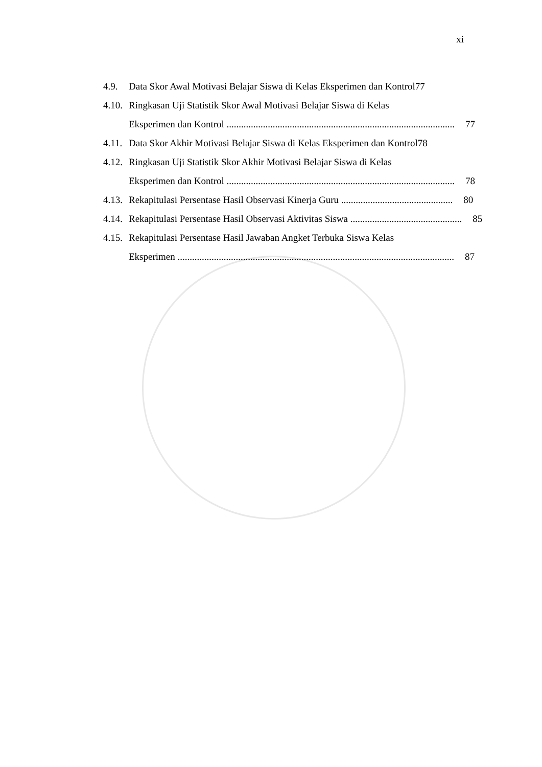xi
4.9. Data Skor Awal Motivasi Belajar Siswa di Kelas Eksperimen dan Kontrol77
4.10. Ringkasan Uji Statistik Skor Awal Motivasi Belajar Siswa di Kelas
Eksperimen dan Kontrol .............................................................................................. 77
4.11. Data Skor Akhir Motivasi Belajar Siswa di Kelas Eksperimen dan Kontrol78
4.12. Ringkasan Uji Statistik Skor Akhir Motivasi Belajar Siswa di Kelas
Eksperimen dan Kontrol .............................................................................................. 78
4.13.
Rekapitulasi Persentase Hasil Observasi Kinerja Guru .............................................. 80
4.14.
Rekapitulasi Persentase Hasil Observasi Aktivitas Siswa .............................................. 85
4.15. Rekapitulasi Persentase Hasil Jawaban Angket Terbuka Siswa Kelas
Eksperimen .................................................................................................................. 87